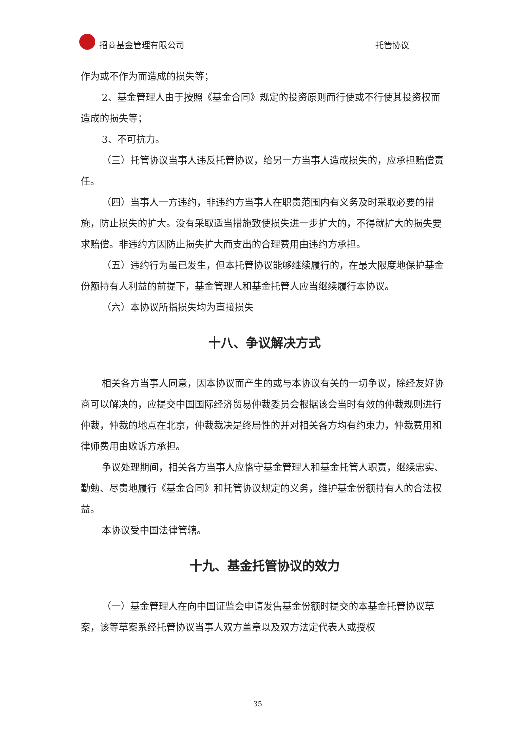招商基金管理有限公司 托管协议
作为或不作为而造成的损失等；
2、基金管理人由于按照《基金合同》规定的投资原则而行使或不行使其投资权而造成的损失等；
3、不可抗力。
（三）托管协议当事人违反托管协议，给另一方当事人造成损失的，应承担赔偿责任。
（四）当事人一方违约，非违约方当事人在职责范围内有义务及时采取必要的措施，防止损失的扩大。没有采取适当措施致使损失进一步扩大的，不得就扩大的损失要求赔偿。非违约方因防止损失扩大而支出的合理费用由违约方承担。
（五）违约行为虽已发生，但本托管协议能够继续履行的，在最大限度地保护基金份额持有人利益的前提下，基金管理人和基金托管人应当继续履行本协议。
（六）本协议所指损失均为直接损失
十八、争议解决方式
相关各方当事人同意，因本协议而产生的或与本协议有关的一切争议，除经友好协商可以解决的，应提交中国国际经济贸易仲裁委员会根据该会当时有效的仲裁规则进行仲裁，仲裁的地点在北京，仲裁裁决是终局性的并对相关各方均有约束力，仲裁费用和律师费用由败诉方承担。
争议处理期间，相关各方当事人应恪守基金管理人和基金托管人职责，继续忠实、勤勉、尽责地履行《基金合同》和托管协议规定的义务，维护基金份额持有人的合法权益。
本协议受中国法律管辖。
十九、基金托管协议的效力
（一）基金管理人在向中国证监会申请发售基金份额时提交的本基金托管协议草案，该等草案系经托管协议当事人双方盖章以及双方法定代表人或授权
35